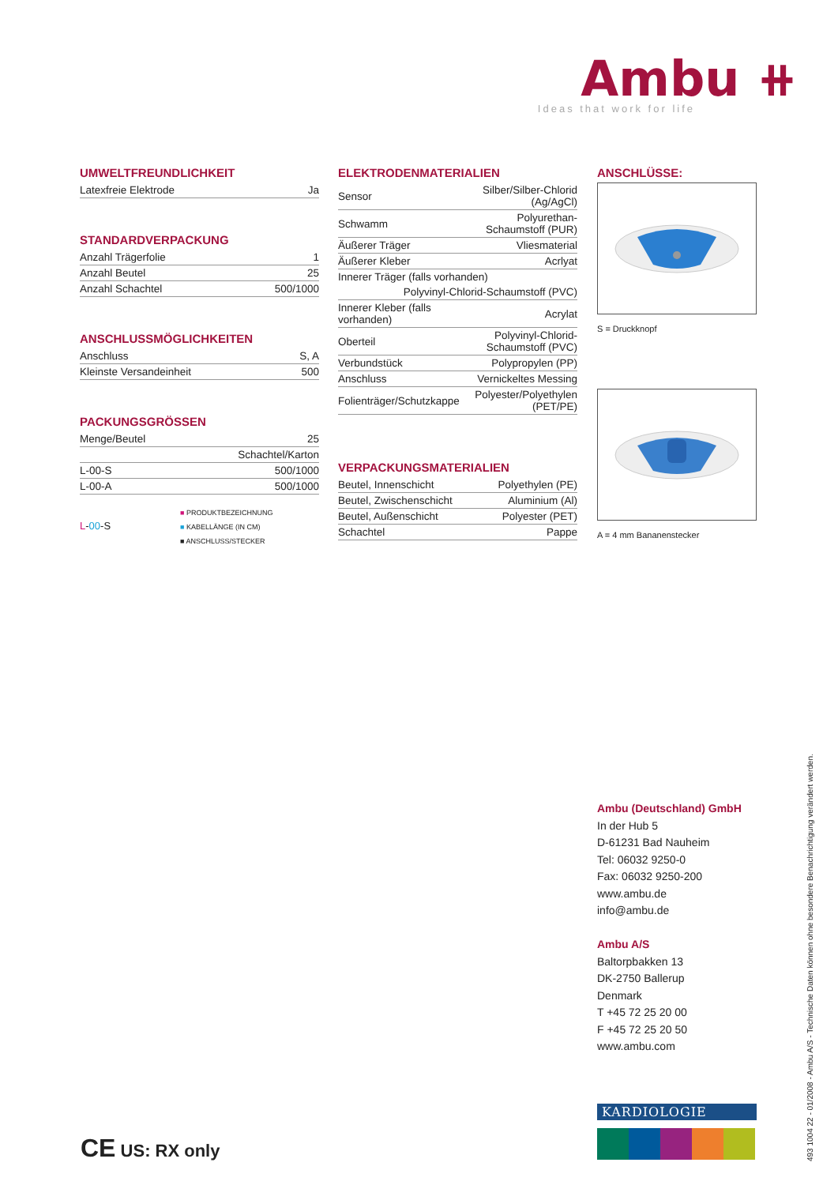Ambu ⧺
Ideas that work for life
UMWELTFREUNDLICHKEIT
| Latexfreie Elektrode | Ja |
STANDARDVERPACKUNG
| Anzahl Trägerfolie | 1 |
| Anzahl Beutel | 25 |
| Anzahl Schachtel | 500/1000 |
ANSCHLUSSMÖGLICHKEITEN
| Anschluss | S, A |
| Kleinste Versandeinheit | 500 |
PACKUNGSGRÖSSEN
| Menge/Beutel | 25 |
| | Schachtel/Karton |
| L-00-S | 500/1000 |
| L-00-A | 500/1000 |
L-00-S
■ PRODUKTBEZEICHNUNG
■ KABELLÄNGE (IN CM)
■ ANSCHLUSS/STECKER
ELEKTRODENMATERIALIEN
| Sensor | Silber/Silber-Chlorid (Ag/AgCl) |
| Schwamm | Polyurethan-Schaumstoff (PUR) |
| Äußerer Träger | Vliesmaterial |
| Äußerer Kleber | Acrlyat |
| Innerer Träger (falls vorhanden) | |
| Polyvinyl-Chlorid-Schaumstoff (PVC) | |
| Innerer Kleber (falls vorhanden) | Acrylat |
| Oberteil | Polyvinyl-Chlorid-Schaumstoff (PVC) |
| Verbundstück | Polypropylen (PP) |
| Anschluss | Vernickeltes Messing |
| Folienträger/Schutzkappe | Polyester/Polyethylen (PET/PE) |
VERPACKUNGSMATERIALIEN
| Beutel, Innenschicht | Polyethylen (PE) |
| Beutel, Zwischenschicht | Aluminium (Al) |
| Beutel, Außenschicht | Polyester (PET) |
| Schachtel | Pappe |
ANSCHLÜSSE:
S = Druckknopf
A = 4 mm Bananenstecker
Ambu (Deutschland) GmbH
In der Hub 5
D-61231 Bad Nauheim
Tel: 06032 9250-0
Fax: 06032 9250-200
www.ambu.de
info@ambu.de
Ambu A/S
Baltorpbakken 13
DK-2750 Ballerup
Denmark
T +45 72 25 20 00
F +45 72 25 20 50
www.ambu.com
KARDIOLOGIE
493 1004 22 - 01/2008 - Ambu A/S - Technische Daten können ohne besondere Benachrichtigung verändert werden.
CE US: RX only